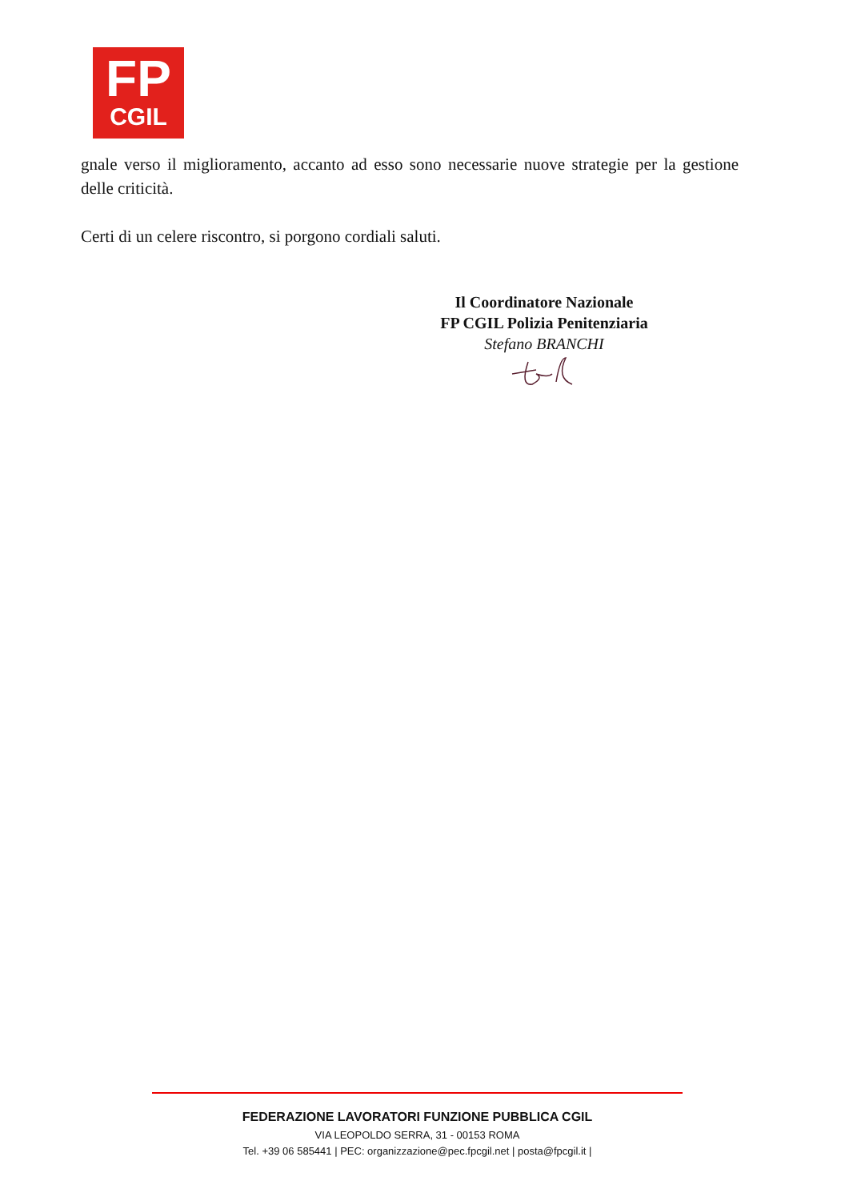FP
CGIL
gnale verso il miglioramento, accanto ad esso sono necessarie nuove strategie per la gestione delle criticità.
Certi di un celere riscontro, si porgono cordiali saluti.
Il Coordinatore Nazionale
FP CGIL Polizia Penitenziaria
Stefano BRANCHI
FEDERAZIONE LAVORATORI FUNZIONE PUBBLICA CGIL
VIA LEOPOLDO SERRA, 31 - 00153 ROMA
Tel. +39 06 585441 | PEC: organizzazione@pec.fpcgil.net | posta@fpcgil.it |